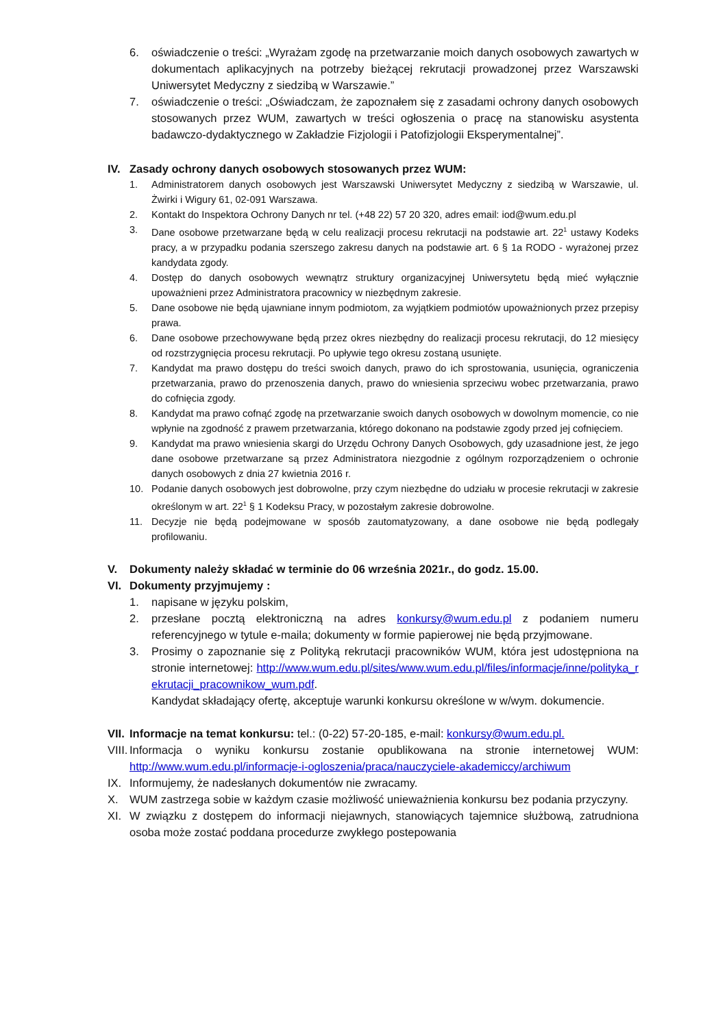6. oświadczenie o treści: „Wyrażam zgodę na przetwarzanie moich danych osobowych zawartych w dokumentach aplikacyjnych na potrzeby bieżącej rekrutacji prowadzonej przez Warszawski Uniwersytet Medyczny z siedzibą w Warszawie.”
7. oświadczenie o treści: „Oświadczam, że zapoznałem się z zasadami ochrony danych osobowych stosowanych przez WUM, zawartych w treści ogłoszenia o pracę na stanowisku asystenta badawczo-dydaktycznego w Zakładzie Fizjologii i Patofizjologii Eksperymentalnej”.
IV. Zasady ochrony danych osobowych stosowanych przez WUM:
1. Administratorem danych osobowych jest Warszawski Uniwersytet Medyczny z siedzibą w Warszawie, ul. Żwirki i Wigury 61, 02-091 Warszawa.
2. Kontakt do Inspektora Ochrony Danych nr tel. (+48 22) 57 20 320, adres email: iod@wum.edu.pl
3. Dane osobowe przetwarzane będą w celu realizacji procesu rekrutacji na podstawie art. 22<sup>1</sup> ustawy Kodeks pracy, a w przypadku podania szerszego zakresu danych na podstawie art. 6 § 1a RODO - wyrażonej przez kandydata zgody.
4. Dostęp do danych osobowych wewnątrz struktury organizacyjnej Uniwersytetu będą mieć wyłącznie upoważnieni przez Administratora pracownicy w niezbędnym zakresie.
5. Dane osobowe nie będą ujawniane innym podmiotom, za wyjątkiem podmiotów upoważnionych przez przepisy prawa.
6. Dane osobowe przechowywane będą przez okres niezbędny do realizacji procesu rekrutacji, do 12 miesięcy od rozstrzygnięcia procesu rekrutacji. Po upływie tego okresu zostaną usunięte.
7. Kandydat ma prawo dostępu do treści swoich danych, prawo do ich sprostowania, usunięcia, ograniczenia przetwarzania, prawo do przenoszenia danych, prawo do wniesienia sprzeciwu wobec przetwarzania, prawo do cofnięcia zgody.
8. Kandydat ma prawo cofnąć zgodę na przetwarzanie swoich danych osobowych w dowolnym momencie, co nie wpłynie na zgodność z prawem przetwarzania, którego dokonano na podstawie zgody przed jej cofnięciem.
9. Kandydat ma prawo wniesienia skargi do Urzędu Ochrony Danych Osobowych, gdy uzasadnione jest, że jego dane osobowe przetwarzane są przez Administratora niezgodnie z ogólnym rozporządzeniem o ochronie danych osobowych z dnia 27 kwietnia 2016 r.
10. Podanie danych osobowych jest dobrowolne, przy czym niezbędne do udziału w procesie rekrutacji w zakresie określonym w art. 22<sup>1</sup> § 1 Kodeksu Pracy, w pozostałym zakresie dobrowolne.
11. Decyzje nie będą podejmowane w sposób zautomatyzowany, a dane osobowe nie będą podlegały profilowaniu.
V. Dokumenty należy składać w terminie do 06 września 2021r., do godz. 15.00.
VI. Dokumenty przyjmujemy :
1. napisane w języku polskim,
2. przesłane pocztą elektroniczną na adres konkursy@wum.edu.pl z podaniem numeru referencyjnego w tytule e-maila; dokumenty w formie papierowej nie będą przyjmowane.
3. Prosimy o zapoznanie się z Polityką rekrutacji pracowników WUM, która jest udostępniona na stronie internetowej: http://www.wum.edu.pl/sites/www.wum.edu.pl/files/informacje/inne/polityka_rekrutacji_pracownikow_wum.pdf.
Kandydat składający ofertę, akceptuje warunki konkursu określone w w/wym. dokumencie.
VII. Informacje na temat konkursu: tel.: (0-22) 57-20-185, e-mail: konkursy@wum.edu.pl.
VIII. Informacja o wyniku konkursu zostanie opublikowana na stronie internetowej WUM: http://www.wum.edu.pl/informacje-i-ogloszenia/praca/nauczyciele-akademiccy/archiwum
IX. Informujemy, że nadesłanych dokumentów nie zwracamy.
X. WUM zastrzega sobie w każdym czasie możliwość unieważnienia konkursu bez podania przyczyny.
XI. W związku z dostępem do informacji niejawnych, stanowiących tajemnice służbową, zatrudniona osoba może zostać poddana procedurze zwykłego postepowania